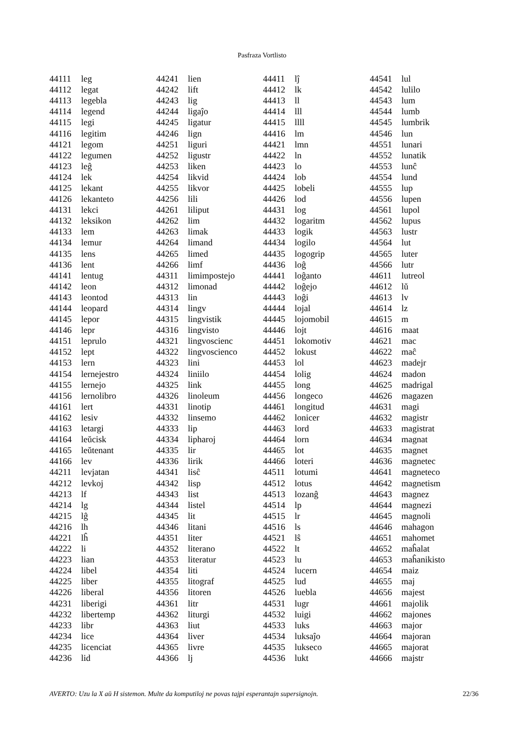Pasfraza Vortlisto
| 44111 | leg |
| 44112 | legat |
| 44113 | legebla |
| 44114 | legend |
| 44115 | legi |
| 44116 | legitim |
| 44121 | legom |
| 44122 | legumen |
| 44123 | leĝ |
| 44124 | lek |
| 44125 | lekant |
| 44126 | lekanteto |
| 44131 | lekci |
| 44132 | leksikon |
| 44133 | lem |
| 44134 | lemur |
| 44135 | lens |
| 44136 | lent |
| 44141 | lentug |
| 44142 | leon |
| 44143 | leontod |
| 44144 | leopard |
| 44145 | lepor |
| 44146 | lepr |
| 44151 | leprulo |
| 44152 | lept |
| 44153 | lern |
| 44154 | lernejestro |
| 44155 | lernejo |
| 44156 | lernolibro |
| 44161 | lert |
| 44162 | lesiv |
| 44163 | letargi |
| 44164 | leŭcisk |
| 44165 | leŭtenant |
| 44166 | lev |
| 44211 | levjatan |
| 44212 | levkoj |
| 44213 | lf |
| 44214 | lg |
| 44215 | lĝ |
| 44216 | lh |
| 44221 | lĥ |
| 44222 | li |
| 44223 | lian |
| 44224 | libel |
| 44225 | liber |
| 44226 | liberal |
| 44231 | liberigi |
| 44232 | libertemp |
| 44233 | libr |
| 44234 | lice |
| 44235 | licenciat |
| 44236 | lid |
| 44241 | lien |
| 44242 | lift |
| 44243 | lig |
| 44244 | ligaĵo |
| 44245 | ligatur |
| 44246 | lign |
| 44251 | liguri |
| 44252 | ligustr |
| 44253 | liken |
| 44254 | likvid |
| 44255 | likvor |
| 44256 | lili |
| 44261 | liliput |
| 44262 | lim |
| 44263 | limak |
| 44264 | limand |
| 44265 | limed |
| 44266 | limf |
| 44311 | limimpostejo |
| 44312 | limonad |
| 44313 | lin |
| 44314 | lingv |
| 44315 | lingvistik |
| 44316 | lingvisto |
| 44321 | lingvoscienc |
| 44322 | lingvoscienco |
| 44323 | lini |
| 44324 | liniilo |
| 44325 | link |
| 44326 | linoleum |
| 44331 | linotip |
| 44332 | linsemo |
| 44333 | lip |
| 44334 | lipharoj |
| 44335 | lir |
| 44336 | lirik |
| 44341 | lisĉ |
| 44342 | lisp |
| 44343 | list |
| 44344 | listel |
| 44345 | lit |
| 44346 | litani |
| 44351 | liter |
| 44352 | literano |
| 44353 | literatur |
| 44354 | liti |
| 44355 | litograf |
| 44356 | litoren |
| 44361 | litr |
| 44362 | liturgi |
| 44363 | liut |
| 44364 | liver |
| 44365 | livre |
| 44366 | lj |
| 44411 | lĵ |
| 44412 | lk |
| 44413 | ll |
| 44414 | lll |
| 44415 | llll |
| 44416 | lm |
| 44421 | lmn |
| 44422 | ln |
| 44423 | lo |
| 44424 | lob |
| 44425 | lobeli |
| 44426 | lod |
| 44431 | log |
| 44432 | logaritm |
| 44433 | logik |
| 44434 | logilo |
| 44435 | logogrip |
| 44436 | loĝ |
| 44441 | loĝanto |
| 44442 | loĝejo |
| 44443 | loĝi |
| 44444 | lojal |
| 44445 | lojomobil |
| 44446 | lojt |
| 44451 | lokomotiv |
| 44452 | lokust |
| 44453 | lol |
| 44454 | lolig |
| 44455 | long |
| 44456 | longeco |
| 44461 | longitud |
| 44462 | lonicer |
| 44463 | lord |
| 44464 | lorn |
| 44465 | lot |
| 44466 | loteri |
| 44511 | lotumi |
| 44512 | lotus |
| 44513 | lozanĝ |
| 44514 | lp |
| 44515 | lr |
| 44516 | ls |
| 44521 | lŝ |
| 44522 | lt |
| 44523 | lu |
| 44524 | lucern |
| 44525 | lud |
| 44526 | luebla |
| 44531 | lugr |
| 44532 | luigi |
| 44533 | luks |
| 44534 | luksaĵo |
| 44535 | lukseco |
| 44536 | lukt |
| 44541 | lul |
| 44542 | lulilo |
| 44543 | lum |
| 44544 | lumb |
| 44545 | lumbrik |
| 44546 | lun |
| 44551 | lunari |
| 44552 | lunatik |
| 44553 | lunĉ |
| 44554 | lund |
| 44555 | lup |
| 44556 | lupen |
| 44561 | lupol |
| 44562 | lupus |
| 44563 | lustr |
| 44564 | lut |
| 44565 | luter |
| 44566 | lutr |
| 44611 | lutreol |
| 44612 | lŭ |
| 44613 | lv |
| 44614 | lz |
| 44615 | m |
| 44616 | maat |
| 44621 | mac |
| 44622 | maĉ |
| 44623 | madejr |
| 44624 | madon |
| 44625 | madrigal |
| 44626 | magazen |
| 44631 | magi |
| 44632 | magistr |
| 44633 | magistrat |
| 44634 | magnat |
| 44635 | magnet |
| 44636 | magnetec |
| 44641 | magneteco |
| 44642 | magnetism |
| 44643 | magnez |
| 44644 | magnezi |
| 44645 | magnoli |
| 44646 | mahagon |
| 44651 | mahomet |
| 44652 | maĥalat |
| 44653 | maĥanikisto |
| 44654 | maiz |
| 44655 | maj |
| 44656 | majest |
| 44661 | majolik |
| 44662 | majones |
| 44663 | major |
| 44664 | majoran |
| 44665 | majorat |
| 44666 | majstr |
AVERTO: Uzu la X aŭ H sistemon. Multe da komputiloj ne povas tajpi esperantajn supersignojn. 22/36